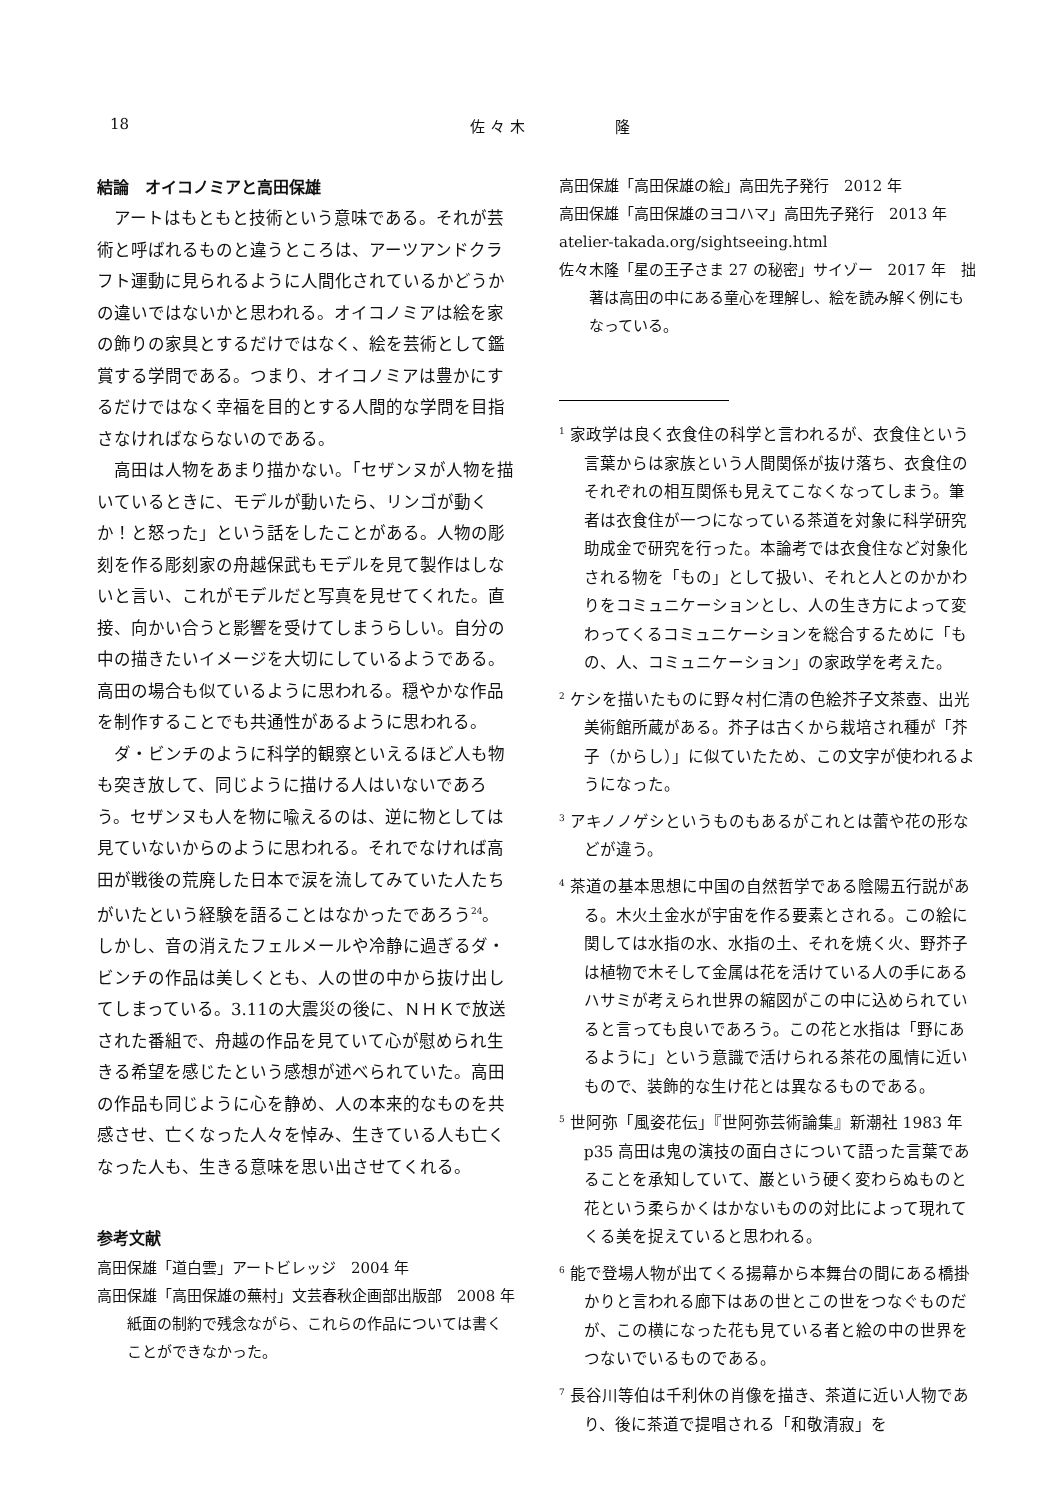18 佐 々 木　　　　　　隆
結論　オイコノミアと高田保雄
アートはもともと技術という意味である。それが芸術と呼ばれるものと違うところは、アーツアンドクラフト運動に見られるように人間化されているかどうかの違いではないかと思われる。オイコノミアは絵を家の飾りの家具とするだけではなく、絵を芸術として鑑賞する学問である。つまり、オイコノミアは豊かにするだけではなく幸福を目的とする人間的な学問を目指さなければならないのである。
高田は人物をあまり描かない。「セザンヌが人物を描いているときに、モデルが動いたら、リンゴが動くか！と怒った」という話をしたことがある。人物の彫刻を作る彫刻家の舟越保武もモデルを見て製作はしないと言い、これがモデルだと写真を見せてくれた。直接、向かい合うと影響を受けてしまうらしい。自分の中の描きたいイメージを大切にしているようである。高田の場合も似ているように思われる。穏やかな作品を制作することでも共通性があるように思われる。
ダ・ビンチのように科学的観察といえるほど人も物も突き放して、同じように描ける人はいないであろう。セザンヌも人を物に喩えるのは、逆に物としては見ていないからのように思われる。それでなければ高田が戦後の荒廃した日本で涙を流してみていた人たちがいたという経験を語ることはなかったであろう<sup>24</sup>。しかし、音の消えたフェルメールや冷静に過ぎるダ・ビンチの作品は美しくとも、人の世の中から抜け出してしまっている。3.11の大震災の後に、ＮＨＫで放送された番組で、舟越の作品を見ていて心が慰められ生きる希望を感じたという感想が述べられていた。高田の作品も同じように心を静め、人の本来的なものを共感させ、亡くなった人々を悼み、生きている人も亡くなった人も、生きる意味を思い出させてくれる。
参考文献
高田保雄「道白雲」アートビレッジ　2004 年
高田保雄「高田保雄の蕪村」文芸春秋企画部出版部　2008 年　紙面の制約で残念ながら、これらの作品については書くことができなかった。
高田保雄「高田保雄の絵」高田先子発行　2012 年
高田保雄「高田保雄のヨコハマ」高田先子発行　2013 年
atelier-takada.org/sightseeing.html
佐々木隆「星の王子さま 27 の秘密」サイゾー　2017 年　拙著は高田の中にある童心を理解し、絵を読み解く例にもなっている。
<sup>1</sup> 家政学は良く衣食住の科学と言われるが、衣食住という言葉からは家族という人間関係が抜け落ち、衣食住のそれぞれの相互関係も見えてこなくなってしまう。筆者は衣食住が一つになっている茶道を対象に科学研究助成金で研究を行った。本論考では衣食住など対象化される物を「もの」として扱い、それと人とのかかわりをコミュニケーションとし、人の生き方によって変わってくるコミュニケーションを総合するために「もの、人、コミュニケーション」の家政学を考えた。
<sup>2</sup> ケシを描いたものに野々村仁清の色絵芥子文茶壺、出光美術館所蔵がある。芥子は古くから栽培され種が「芥子（からし）」に似ていたため、この文字が使われるようになった。
<sup>3</sup> アキノノゲシというものもあるがこれとは蕾や花の形などが違う。
<sup>4</sup> 茶道の基本思想に中国の自然哲学である陰陽五行説がある。木火土金水が宇宙を作る要素とされる。この絵に関しては水指の水、水指の土、それを焼く火、野芥子は植物で木そして金属は花を活けている人の手にあるハサミが考えられ世界の縮図がこの中に込められていると言っても良いであろう。この花と水指は「野にあるように」という意識で活けられる茶花の風情に近いもので、装飾的な生け花とは異なるものである。
<sup>5</sup> 世阿弥「風姿花伝」『世阿弥芸術論集』新潮社 1983 年 p35 高田は鬼の演技の面白さについて語った言葉であることを承知していて、巌という硬く変わらぬものと花という柔らかくはかないものの対比によって現れてくる美を捉えていると思われる。
<sup>6</sup> 能で登場人物が出てくる揚幕から本舞台の間にある橋掛かりと言われる廊下はあの世とこの世をつなぐものだが、この横になった花も見ている者と絵の中の世界をつないでいるものである。
<sup>7</sup> 長谷川等伯は千利休の肖像を描き、茶道に近い人物であり、後に茶道で提唱される「和敬清寂」を